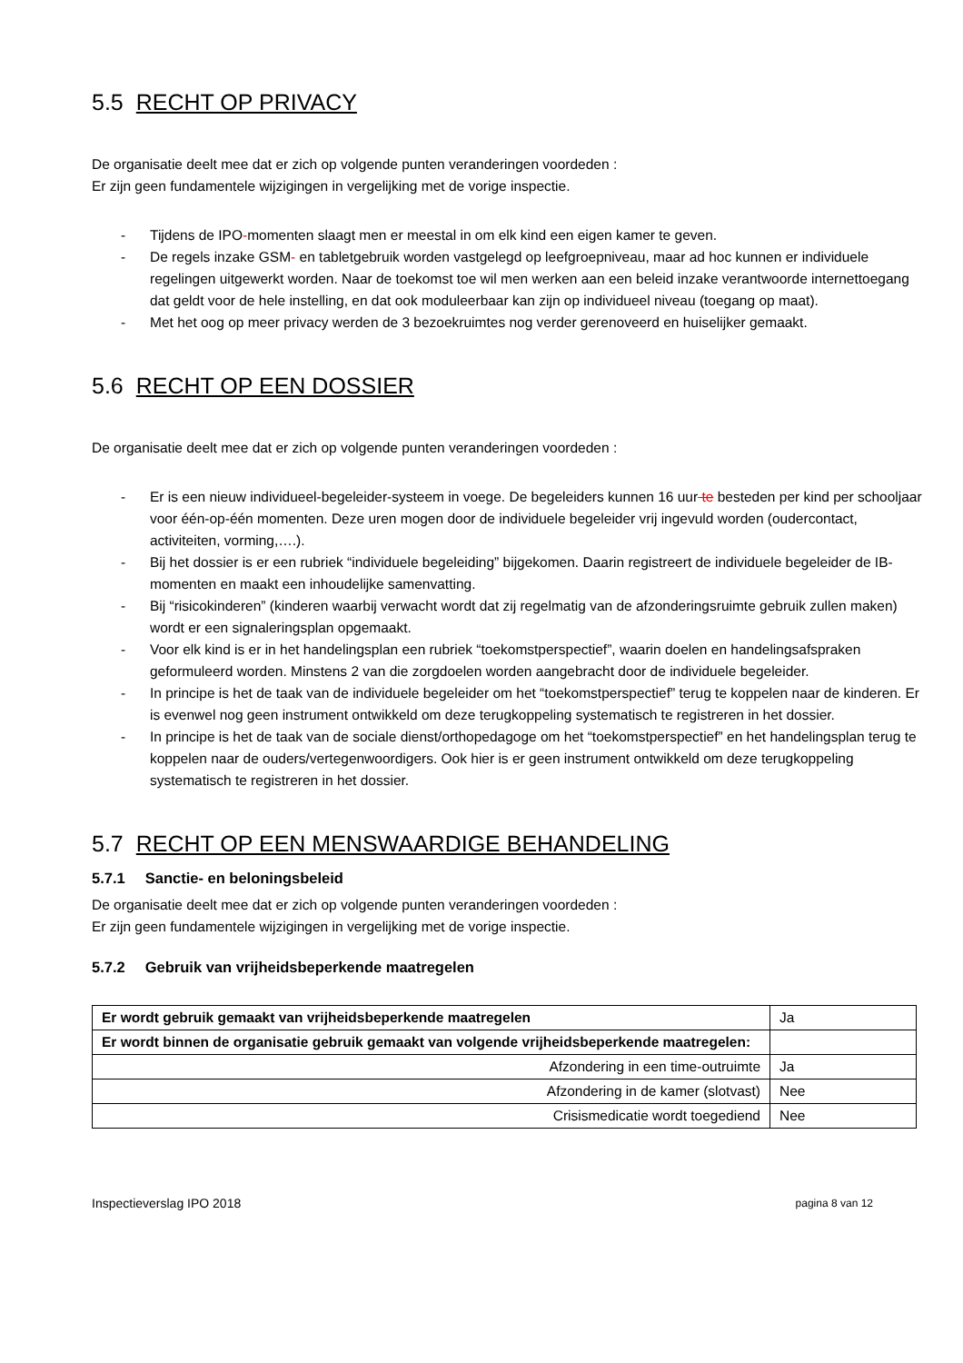5.5 RECHT OP PRIVACY
De organisatie deelt mee dat er zich op volgende punten veranderingen voordeden :
Er zijn geen fundamentele wijzigingen in vergelijking met de vorige inspectie.
- Tijdens de IPO-momenten slaagt men er meestal in om elk kind een eigen kamer te geven.
- De regels inzake GSM- en tabletgebruik worden vastgelegd op leefgroepniveau, maar ad hoc kunnen er individuele regelingen uitgewerkt worden. Naar de toekomst toe wil men werken aan een beleid inzake verantwoorde internettoegang dat geldt voor de hele instelling, en dat ook moduleerbaar kan zijn op individueel niveau (toegang op maat).
- Met het oog op meer privacy werden de 3 bezoekruimtes nog verder gerenoveerd en huiselijker gemaakt.
5.6 RECHT OP EEN DOSSIER
De organisatie deelt mee dat er zich op volgende punten veranderingen voordeden :
- Er is een nieuw individueel-begeleider-systeem in voege. De begeleiders kunnen 16 uur te besteden per kind per schooljaar voor één-op-één momenten. Deze uren mogen door de individuele begeleider vrij ingevuld worden (oudercontact, activiteiten, vorming,….).
- Bij het dossier is er een rubriek “individuele begeleiding” bijgekomen. Daarin registreert de individuele begeleider de IB-momenten en maakt een inhoudelijke samenvatting.
- Bij “risicokinderen” (kinderen waarbij verwacht wordt dat zij regelmatig van de afzonderingsruimte gebruik zullen maken) wordt er een signaleringsplan opgemaakt.
- Voor elk kind is er in het handelingsplan een rubriek “toekomstperspectief”, waarin doelen en handelingsafspraken geformuleerd worden. Minstens 2 van die zorgdoelen worden aangebracht door de individuele begeleider.
- In principe is het de taak van de individuele begeleider om het “toekomstperspectief” terug te koppelen naar de kinderen. Er is evenwel nog geen instrument ontwikkeld om deze terugkoppeling systematisch te registreren in het dossier.
- In principe is het de taak van de sociale dienst/orthopedagoge om het “toekomstperspectief” en het handelingsplan terug te koppelen naar de ouders/vertegenwoordigers. Ook hier is er geen instrument ontwikkeld om deze terugkoppeling systematisch te registreren in het dossier.
5.7 RECHT OP EEN MENSWAARDIGE BEHANDELING
5.7.1 Sanctie- en beloningsbeleid
De organisatie deelt mee dat er zich op volgende punten veranderingen voordeden :
Er zijn geen fundamentele wijzigingen in vergelijking met de vorige inspectie.
5.7.2 Gebruik van vrijheidsbeperkende maatregelen
| Er wordt gebruik gemaakt van vrijheidsbeperkende maatregelen | Ja |
| Er wordt binnen de organisatie gebruik gemaakt van volgende vrijheidsbeperkende maatregelen: | |
| Afzondering in een time-outruimte | Ja |
| Afzondering in de kamer (slotvast) | Nee |
| Crisismedicatie wordt toegediend | Nee |
Inspectieverslag IPO 2018 pagina 8 van 12